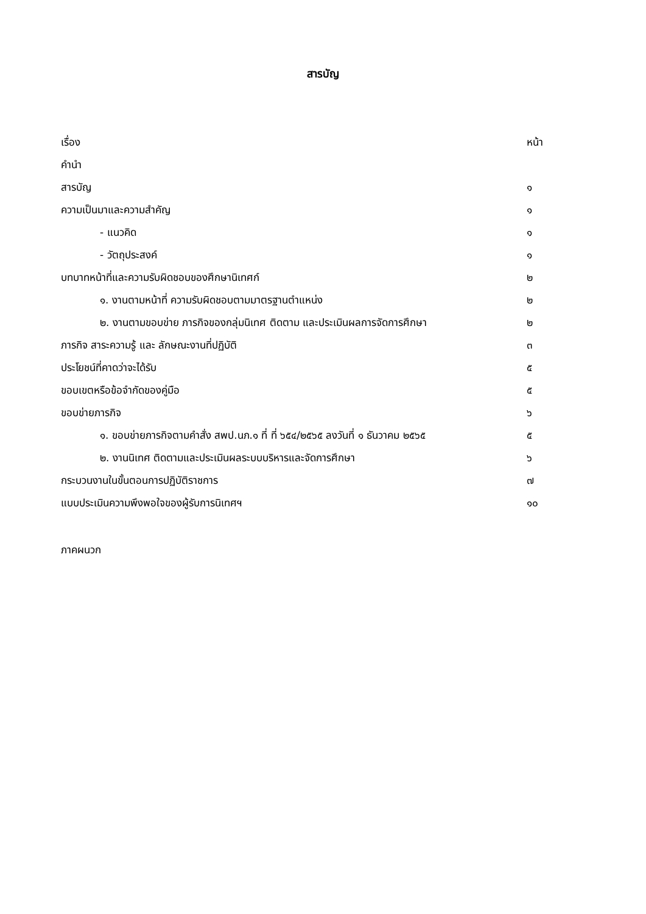สารบัญ
| เรื่อง | หน้า |
| คำนำ | |
| สารบัญ | ๑ |
| ความเป็นมาและความสำคัญ | ๑ |
| - แนวคิด | ๑ |
| - วัตถุประสงค์ | ๑ |
| บทบาทหน้าที่และความรับผิดชอบของศึกษานิเทศก์ | ๒ |
| ๑. งานตามหน้าที่ ความรับผิดชอบตามมาตรฐานตำแหน่ง | ๒ |
| ๒. งานตามขอบข่าย ภารกิจของกลุ่มนิเทศ ติดตาม และประเมินผลการจัดการศึกษา | ๒ |
| ภารกิจ สาระความรู้ และ ลักษณะงานที่ปฏิบัติ | ๓ |
| ประโยชน์ที่คาดว่าจะได้รับ | ๕ |
| ขอบเขตหรือข้อจำกัดของคู่มือ | ๕ |
| ขอบข่ายภารกิจ | ๖ |
| ๑. ขอบข่ายภารกิจตามคำสั่ง สพป.นภ.๑ ที่ ที่ ๖๕๔/๒๕๖๕ ลงวันที่ ๑ ธันวาคม ๒๕๖๕ | ๕ |
| ๒. งานนิเทศ ติดตามและประเมินผลระบบบริหารและจัดการศึกษา | ๖ |
| กระบวนงานในขั้นตอนการปฏิบัติราชการ | ๗ |
| แบบประเมินความพึงพอใจของผู้รับการนิเทศฯ | ๑๐ |
ภาคผนวก